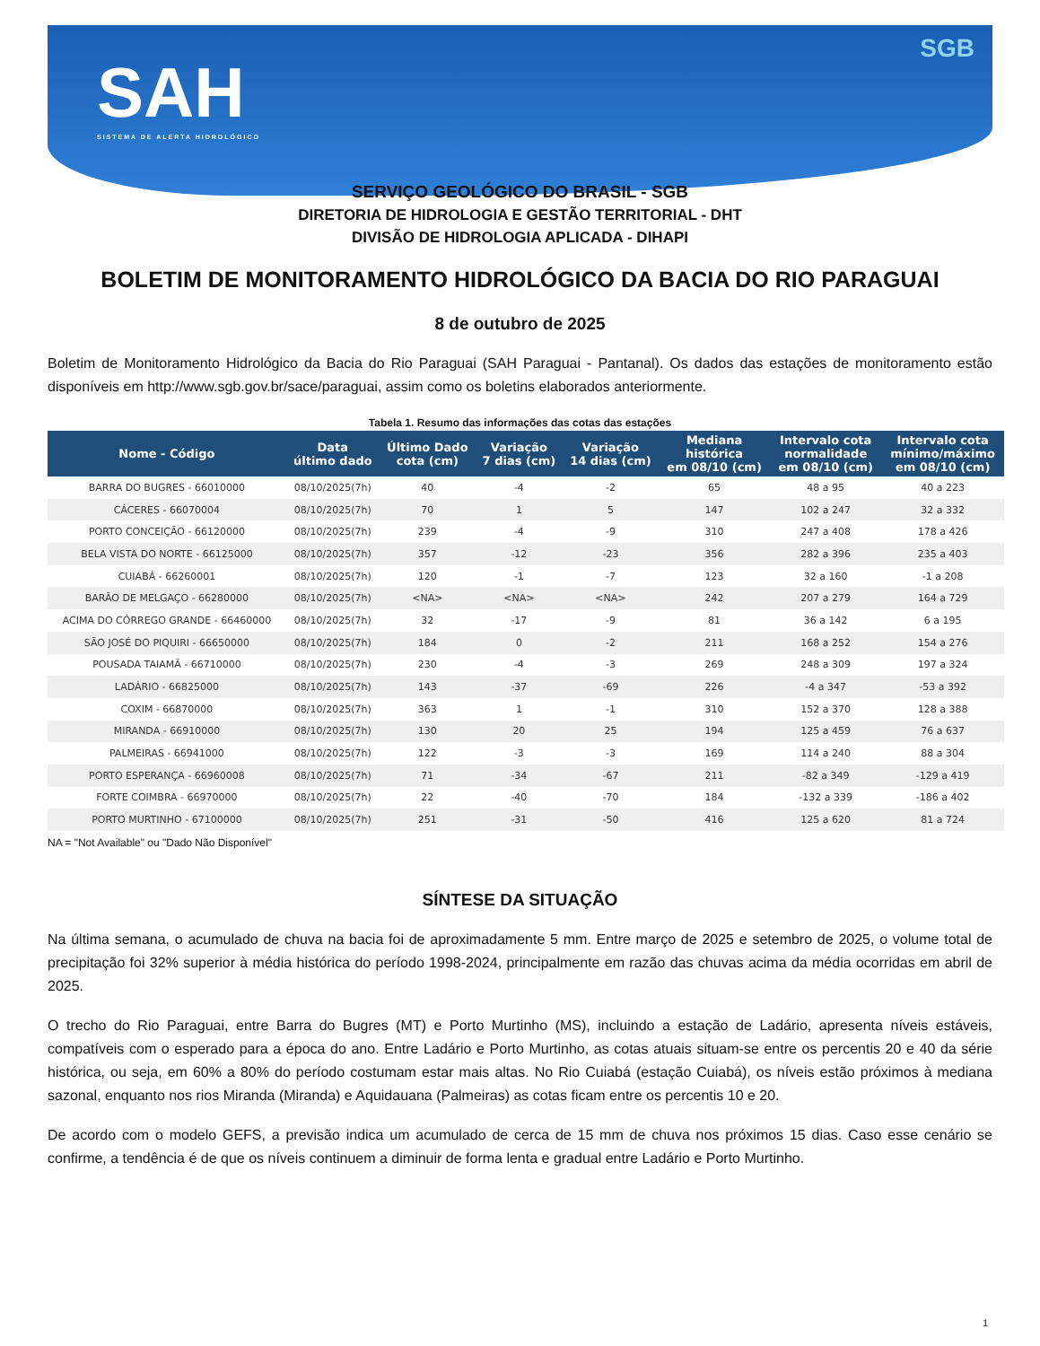SAH
SISTEMA DE ALERTA HIDROLÓGICO
SGB
SERVIÇO GEOLÓGICO DO BRASIL - SGB
DIRETORIA DE HIDROLOGIA E GESTÃO TERRITORIAL - DHT
DIVISÃO DE HIDROLOGIA APLICADA - DIHAPI
BOLETIM DE MONITORAMENTO HIDROLÓGICO DA BACIA DO RIO PARAGUAI
8 de outubro de 2025
Boletim de Monitoramento Hidrológico da Bacia do Rio Paraguai (SAH Paraguai - Pantanal). Os dados das estações de monitoramento estão disponíveis em http://www.sgb.gov.br/sace/paraguai, assim como os boletins elaborados anteriormente.
Tabela 1. Resumo das informações das cotas das estações
| Nome - Código | Data último dado | Último Dado cota (cm) | Variação 7 dias (cm) | Variação 14 dias (cm) | Mediana histórica em 08/10 (cm) | Intervalo cota normalidade em 08/10 (cm) | Intervalo cota mínimo/máximo em 08/10 (cm) |
| --- | --- | --- | --- | --- | --- | --- | --- |
| BARRA DO BUGRES - 66010000 | 08/10/2025(7h) | 40 | -4 | -2 | 65 | 48 a 95 | 40 a 223 |
| CÁCERES - 66070004 | 08/10/2025(7h) | 70 | 1 | 5 | 147 | 102 a 247 | 32 a 332 |
| PORTO CONCEIÇÃO - 66120000 | 08/10/2025(7h) | 239 | -4 | -9 | 310 | 247 a 408 | 178 a 426 |
| BELA VISTA DO NORTE - 66125000 | 08/10/2025(7h) | 357 | -12 | -23 | 356 | 282 a 396 | 235 a 403 |
| CUIABÁ - 66260001 | 08/10/2025(7h) | 120 | -1 | -7 | 123 | 32 a 160 | -1 a 208 |
| BARÃO DE MELGAÇO - 66280000 | 08/10/2025(7h) | <NA> | <NA> | <NA> | 242 | 207 a 279 | 164 a 729 |
| ACIMA DO CÓRREGO GRANDE - 66460000 | 08/10/2025(7h) | 32 | -17 | -9 | 81 | 36 a 142 | 6 a 195 |
| SÃO JOSÉ DO PIQUIRI - 66650000 | 08/10/2025(7h) | 184 | 0 | -2 | 211 | 168 a 252 | 154 a 276 |
| POUSADA TAIAMÃ - 66710000 | 08/10/2025(7h) | 230 | -4 | -3 | 269 | 248 a 309 | 197 a 324 |
| LADÁRIO - 66825000 | 08/10/2025(7h) | 143 | -37 | -69 | 226 | -4 a 347 | -53 a 392 |
| COXIM - 66870000 | 08/10/2025(7h) | 363 | 1 | -1 | 310 | 152 a 370 | 128 a 388 |
| MIRANDA - 66910000 | 08/10/2025(7h) | 130 | 20 | 25 | 194 | 125 a 459 | 76 a 637 |
| PALMEIRAS - 66941000 | 08/10/2025(7h) | 122 | -3 | -3 | 169 | 114 a 240 | 88 a 304 |
| PORTO ESPERANÇA - 66960008 | 08/10/2025(7h) | 71 | -34 | -67 | 211 | -82 a 349 | -129 a 419 |
| FORTE COIMBRA - 66970000 | 08/10/2025(7h) | 22 | -40 | -70 | 184 | -132 a 339 | -186 a 402 |
| PORTO MURTINHO - 67100000 | 08/10/2025(7h) | 251 | -31 | -50 | 416 | 125 a 620 | 81 a 724 |
NA = "Not Available" ou "Dado Não Disponível"
SÍNTESE DA SITUAÇÃO
Na última semana, o acumulado de chuva na bacia foi de aproximadamente 5 mm. Entre março de 2025 e setembro de 2025, o volume total de precipitação foi 32% superior à média histórica do período 1998-2024, principalmente em razão das chuvas acima da média ocorridas em abril de 2025.
O trecho do Rio Paraguai, entre Barra do Bugres (MT) e Porto Murtinho (MS), incluindo a estação de Ladário, apresenta níveis estáveis, compatíveis com o esperado para a época do ano. Entre Ladário e Porto Murtinho, as cotas atuais situam-se entre os percentis 20 e 40 da série histórica, ou seja, em 60% a 80% do período costumam estar mais altas. No Rio Cuiabá (estação Cuiabá), os níveis estão próximos à mediana sazonal, enquanto nos rios Miranda (Miranda) e Aquidauana (Palmeiras) as cotas ficam entre os percentis 10 e 20.
De acordo com o modelo GEFS, a previsão indica um acumulado de cerca de 15 mm de chuva nos próximos 15 dias. Caso esse cenário se confirme, a tendência é de que os níveis continuem a diminuir de forma lenta e gradual entre Ladário e Porto Murtinho.
1